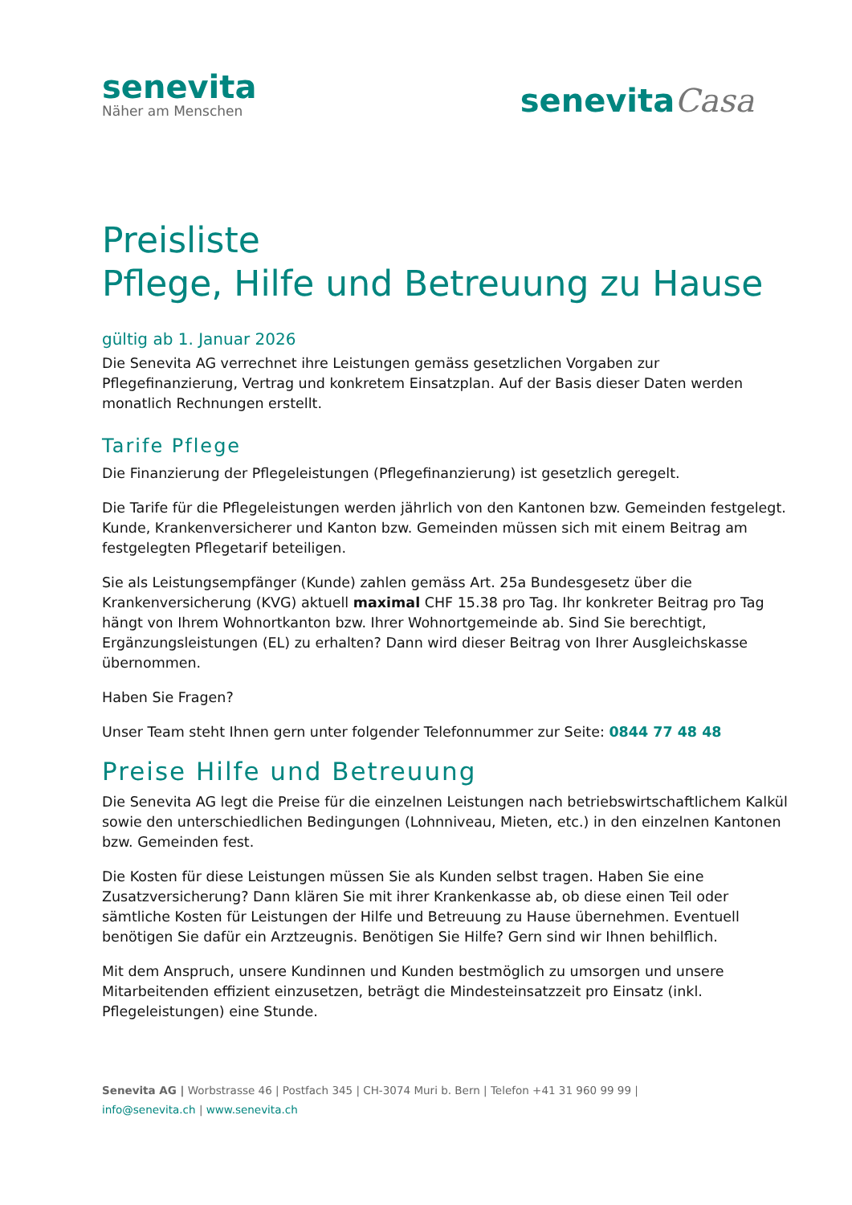senevita
Näher am Menschen
senevitaCasa
Preisliste
Pflege, Hilfe und Betreuung zu Hause
gültig ab 1. Januar 2026
Die Senevita AG verrechnet ihre Leistungen gemäss gesetzlichen Vorgaben zur Pflegefinanzierung, Vertrag und konkretem Einsatzplan. Auf der Basis dieser Daten werden monatlich Rechnungen erstellt.
Tarife Pflege
Die Finanzierung der Pflegeleistungen (Pflegefinanzierung) ist gesetzlich geregelt.
Die Tarife für die Pflegeleistungen werden jährlich von den Kantonen bzw. Gemeinden festgelegt. Kunde, Krankenversicherer und Kanton bzw. Gemeinden müssen sich mit einem Beitrag am festgelegten Pflegetarif beteiligen.
Sie als Leistungsempfänger (Kunde) zahlen gemäss Art. 25a Bundesgesetz über die Krankenversicherung (KVG) aktuell maximal CHF 15.38 pro Tag. Ihr konkreter Beitrag pro Tag hängt von Ihrem Wohnortkanton bzw. Ihrer Wohnortgemeinde ab. Sind Sie berechtigt, Ergänzungsleistungen (EL) zu erhalten? Dann wird dieser Beitrag von Ihrer Ausgleichskasse übernommen.
Haben Sie Fragen?
Unser Team steht Ihnen gern unter folgender Telefonnummer zur Seite: 0844 77 48 48
Preise Hilfe und Betreuung
Die Senevita AG legt die Preise für die einzelnen Leistungen nach betriebswirtschaftlichem Kalkül sowie den unterschiedlichen Bedingungen (Lohnniveau, Mieten, etc.) in den einzelnen Kantonen bzw. Gemeinden fest.
Die Kosten für diese Leistungen müssen Sie als Kunden selbst tragen. Haben Sie eine Zusatzversicherung? Dann klären Sie mit ihrer Krankenkasse ab, ob diese einen Teil oder sämtliche Kosten für Leistungen der Hilfe und Betreuung zu Hause übernehmen. Eventuell benötigen Sie dafür ein Arztzeugnis. Benötigen Sie Hilfe? Gern sind wir Ihnen behilflich.
Mit dem Anspruch, unsere Kundinnen und Kunden bestmöglich zu umsorgen und unsere Mitarbeitenden effizient einzusetzen, beträgt die Mindesteinsatzzeit pro Einsatz (inkl. Pflegeleistungen) eine Stunde.
Senevita AG | Worbstrasse 46 | Postfach 345 | CH-3074 Muri b. Bern | Telefon +41 31 960 99 99 |
info@senevita.ch | www.senevita.ch